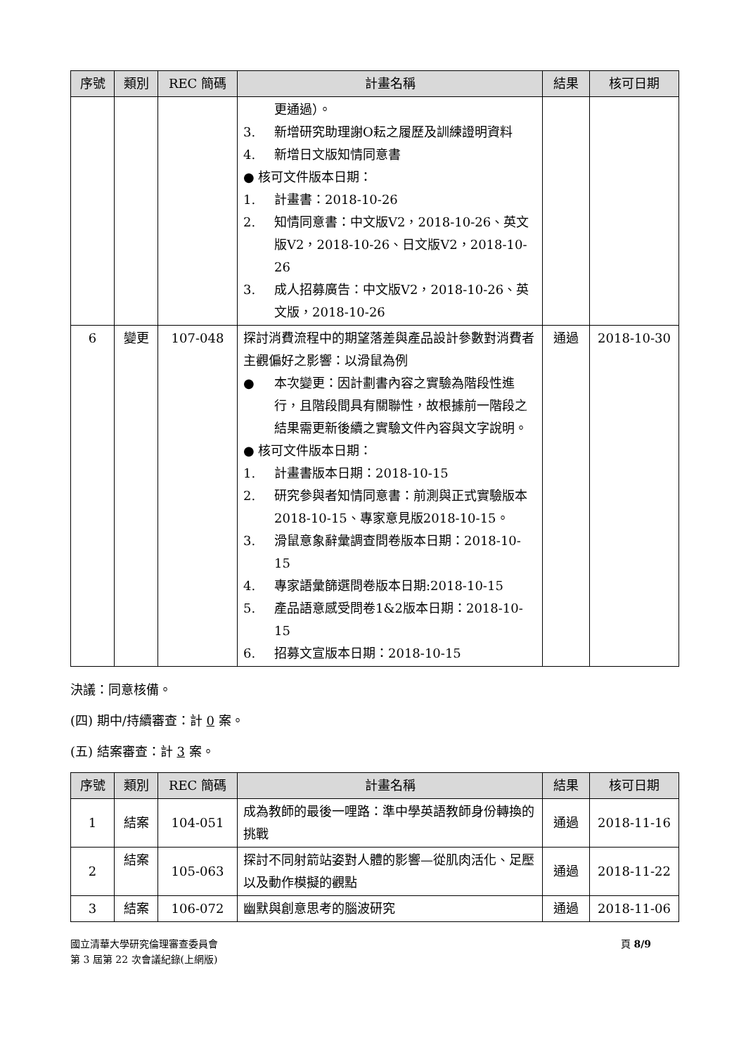| 序號 | 類別 | REC 簡碼 | 計畫名稱 | 結果 | 核可日期 |
| --- | --- | --- | --- | --- | --- |
| | | | 更通過）。 3. 新增研究助理謝O耘之履歷及訓練證明資料 4. 新增日文版知情同意書 ● 核可文件版本日期： 1. 計畫書：2018-10-26 2. 知情同意書：中文版V2，2018-10-26、英文版V2，2018-10-26、日文版V2，2018-10-26 3. 成人招募廣告：中文版V2，2018-10-26、英文版，2018-10-26 | | |
| 6 | 變更 | 107-048 | 探討消費流程中的期望落差與產品設計參數對消費者主觀偏好之影響：以滑鼠為例 ● 本次變更：因計劃書內容之實驗為階段性進行，且階段間具有關聯性，故根據前一階段之結果需更新後續之實驗文件內容與文字說明。 ● 核可文件版本日期： 1. 計畫書版本日期：2018-10-15 2. 研究參與者知情同意書：前測與正式實驗版本2018-10-15、專家意見版2018-10-15。 3. 滑鼠意象辭彙調查問卷版本日期：2018-10-15 4. 專家語彙篩選問卷版本日期:2018-10-15 5. 產品語意感受問卷1&2版本日期：2018-10-15 6. 招募文宣版本日期：2018-10-15 | 通過 | 2018-10-30 |
決議：同意核備。
(四) 期中/持續審查：計 0 案。
(五) 結案審查：計 3 案。
| 序號 | 類別 | REC 簡碼 | 計畫名稱 | 結果 | 核可日期 |
| --- | --- | --- | --- | --- | --- |
| 1 | 結案 | 104-051 | 成為教師的最後一哩路：準中學英語教師身份轉換的挑戰 | 通過 | 2018-11-16 |
| 2 | 結案 | 105-063 | 探討不同射箭站姿對人體的影響—從肌肉活化、足壓以及動作模擬的觀點 | 通過 | 2018-11-22 |
| 3 | 結案 | 106-072 | 幽默與創意思考的腦波研究 | 通過 | 2018-11-06 |
國立清華大學研究倫理審查委員會
第 3 屆第 22 次會議紀錄(上網版)
頁 8/9